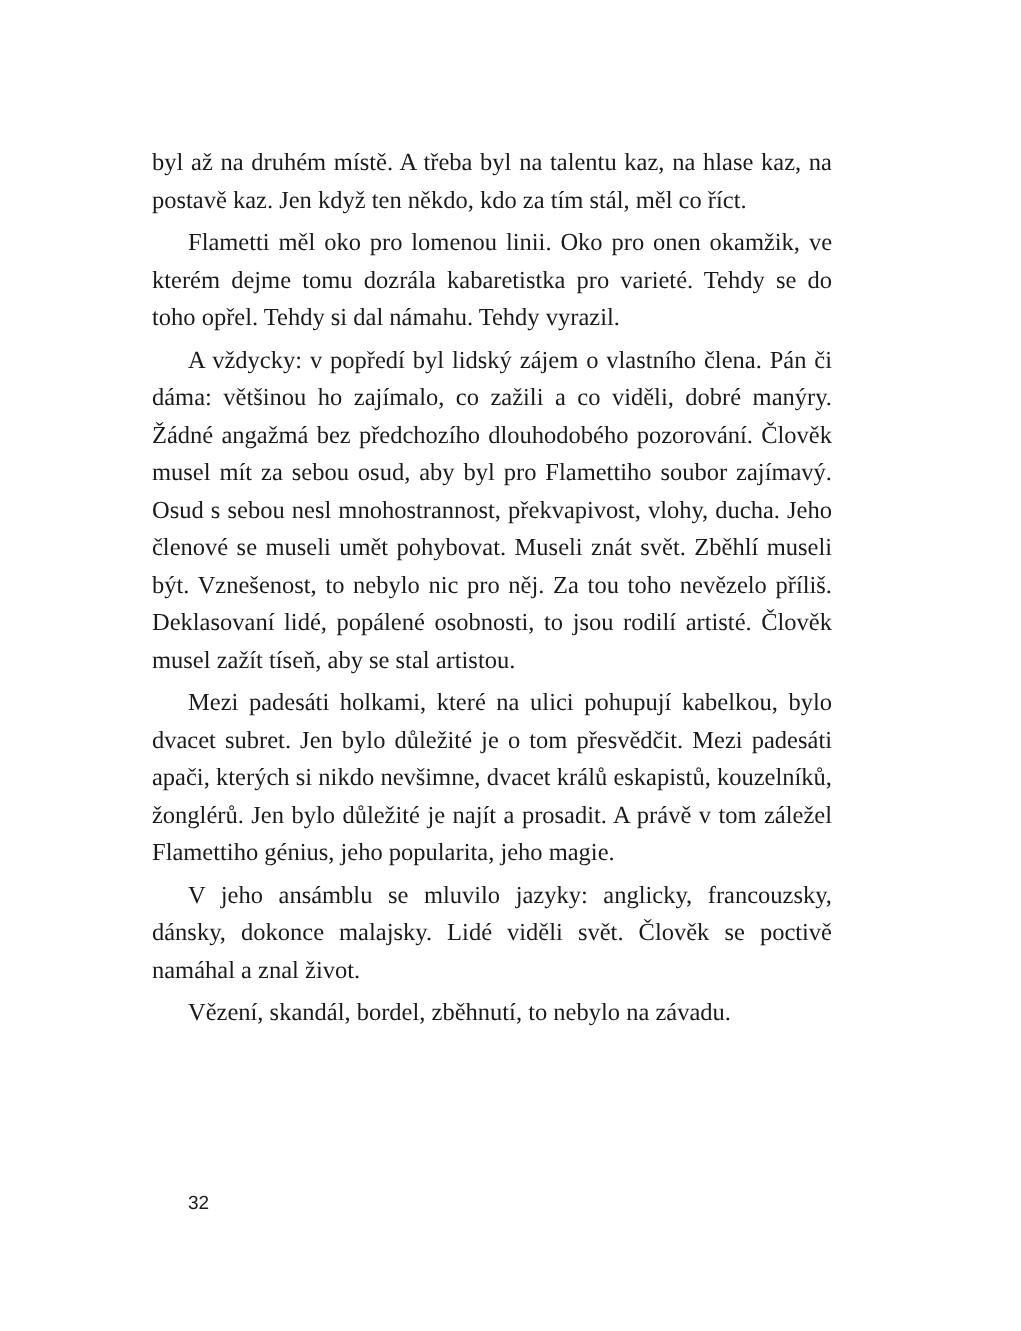byl až na druhém místě. A třeba byl na talentu kaz, na hlase kaz, na postavě kaz. Jen když ten někdo, kdo za tím stál, měl co říct.
Flametti měl oko pro lomenou linii. Oko pro onen okamžik, ve kterém dejme tomu dozrála kabaretistka pro varieté. Tehdy se do toho opřel. Tehdy si dal námahu. Tehdy vyrazil.
A vždycky: v popředí byl lidský zájem o vlastního člena. Pán či dáma: většinou ho zajímalo, co zažili a co viděli, dobré manýry. Žádné angažmá bez předchozího dlouhodobého pozorování. Člověk musel mít za sebou osud, aby byl pro Flamettiho soubor zajímavý. Osud s sebou nesl mnohostrannost, překvapivost, vlohy, ducha. Jeho členové se museli umět pohybovat. Museli znát svět. Zběhlí museli být. Vznešenost, to nebylo nic pro něj. Za tou toho nevězelo příliš. Deklasovaní lidé, popálené osobnosti, to jsou rodilí artisté. Člověk musel zažít tíseň, aby se stal artistou.
Mezi padesáti holkami, které na ulici pohupují kabelkou, bylo dvacet subret. Jen bylo důležité je o tom přesvědčit. Mezi padesáti apači, kterých si nikdo nevšimne, dvacet králů eskapistů, kouzelníků, žonglérů. Jen bylo důležité je najít a prosadit. A právě v tom záležel Flamettiho génius, jeho popularita, jeho magie.
V jeho ansámblu se mluvilo jazyky: anglicky, francouzsky, dánsky, dokonce malajsky. Lidé viděli svět. Člověk se poctivě namáhal a znal život.
Vězení, skandál, bordel, zběhnutí, to nebylo na závadu.
32